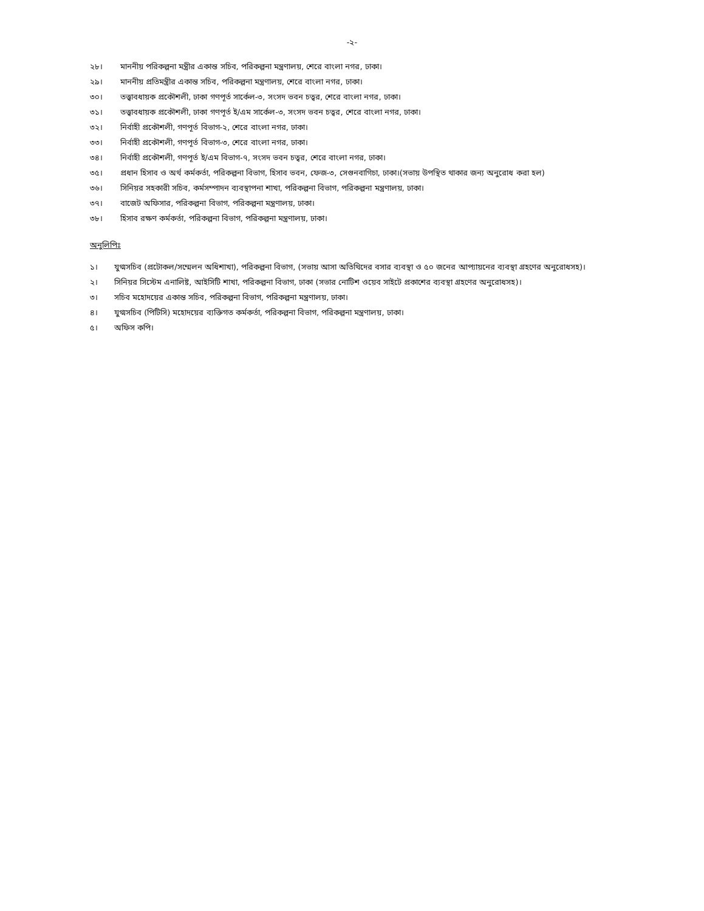-২-
২৮। মাননীয় পরিকল্পনা মন্ত্রীর একান্ত সচিব, পরিকল্পনা মন্ত্রণালয়, শেরে বাংলা নগর, ঢাকা।
২৯। মাননীয় প্রতিমন্ত্রীর একান্ত সচিব, পরিকল্পনা মন্ত্রণালয়, শেরে বাংলা নগর, ঢাকা।
৩০। তত্ত্বাবধায়ক প্রকৌশলী, ঢাকা গণপূর্ত সার্কেল-৩, সংসদ ভবন চত্বর, শেরে বাংলা নগর, ঢাকা।
৩১। তত্ত্বাবধায়ক প্রকৌশলী, ঢাকা গণপূর্ত ই/এম সার্কেল-৩, সংসদ ভবন চত্বর, শেরে বাংলা নগর, ঢাকা।
৩২। নির্বাহী প্রকৌশলী, গণপূর্ত বিভাগ-২, শেরে বাংলা নগর, ঢাকা।
৩৩। নির্বাহী প্রকৌশলী, গণপূর্ত বিভাগ-৩, শেরে বাংলা নগর, ঢাকা।
৩৪। নির্বাহী প্রকৌশলী, গণপূর্ত ই/এম বিভাগ-৭, সংসদ ভবন চত্বর, শেরে বাংলা নগর, ঢাকা।
৩৫। প্রধান হিসাব ও অর্থ কর্মকর্তা, পরিকল্পনা বিভাগ, হিসাব ভবন, ফেজ-৩, সেগুনবাগিচা, ঢাকা।(সভায় উপস্থিত থাকার জন্য অনুরোধ করা হল)
৩৬। সিনিয়র সহকারী সচিব, কর্মসম্পাদন ব্যবস্থাপনা শাখা, পরিকল্পনা বিভাগ, পরিকল্পনা মন্ত্রণালয়, ঢাকা।
৩৭। বাজেট অফিসার, পরিকল্পনা বিভাগ, পরিকল্পনা মন্ত্রণালয়, ঢাকা।
৩৮। হিসাব রক্ষণ কর্মকর্তা, পরিকল্পনা বিভাগ, পরিকল্পনা মন্ত্রণালয়, ঢাকা।
অনুলিপিঃ
১। যুগ্মসচিব (প্রটোকল/সম্মেলন অধিশাখা), পরিকল্পনা বিভাগ, (সভায় আসা অতিথিদের বসার ব্যবস্থা ও ৫০ জনের আপ্যায়নের ব্যবস্থা গ্রহণের অনুরোধসহ)।
২। সিনিয়র সিস্টেম এনালিষ্ট, আইসিটি শাখা, পরিকল্পনা বিভাগ, ঢাকা (সভার নোটিশ ওয়েব সাইটে প্রকাশের ব্যবস্থা গ্রহণের অনুরোধসহ)।
৩। সচিব মহোদয়ের একান্ত সচিব, পরিকল্পনা বিভাগ, পরিকল্পনা মন্ত্রণালয়, ঢাকা।
৪। যুগ্মসচিব (পিটিসি) মহোদয়ের ব্যক্তিগত কর্মকর্তা, পরিকল্পনা বিভাগ, পরিকল্পনা মন্ত্রণালয়, ঢাকা।
৫। অফিস কপি।